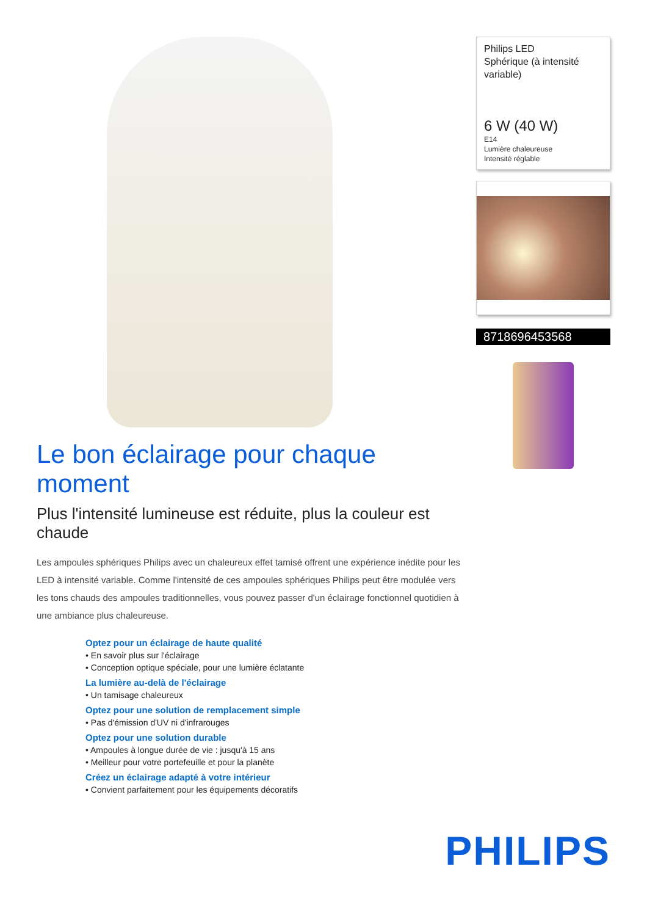Le bon éclairage pour chaque moment
Plus l'intensité lumineuse est réduite, plus la couleur est chaude
Les ampoules sphériques Philips avec un chaleureux effet tamisé offrent une expérience inédite pour les LED à intensité variable. Comme l'intensité de ces ampoules sphériques Philips peut être modulée vers les tons chauds des ampoules traditionnelles, vous pouvez passer d'un éclairage fonctionnel quotidien à une ambiance plus chaleureuse.
Optez pour un éclairage de haute qualité
• En savoir plus sur l'éclairage
• Conception optique spéciale, pour une lumière éclatante
La lumière au-delà de l'éclairage
• Un tamisage chaleureux
Optez pour une solution de remplacement simple
• Pas d'émission d'UV ni d'infrarouges
Optez pour une solution durable
• Ampoules à longue durée de vie : jusqu'à 15 ans
• Meilleur pour votre portefeuille et pour la planète
Créez un éclairage adapté à votre intérieur
• Convient parfaitement pour les équipements décoratifs
Philips LED
Sphérique (à intensité variable)
6 W (40 W)
E14
Lumière chaleureuse
Intensité réglable
8718696453568
PHILIPS